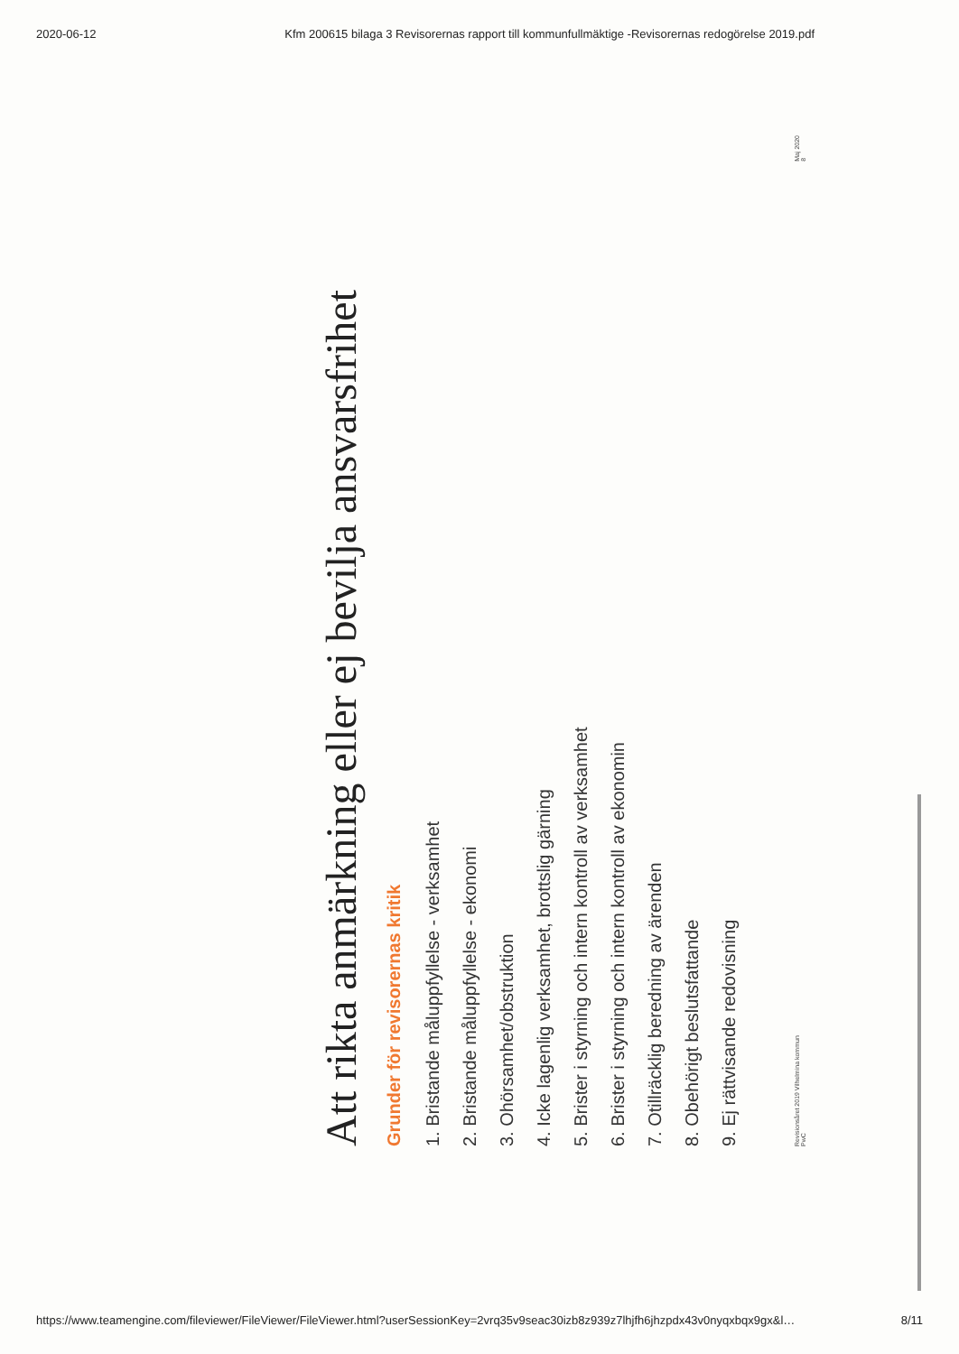2020-06-12 Kfm 200615 bilaga 3 Revisorernas rapport till kommunfullmäktige -Revisorernas redogörelse 2019.pdf
Att rikta anmärkning eller ej bevilja ansvarsfrihet
Grunder för revisorernas kritik
1. Bristande måluppfyllelse - verksamhet
2. Bristande måluppfyllelse - ekonomi
3. Ohörsamhet/obstruktion
4. Icke lagenlig verksamhet, brottslig gärning
5. Brister i styrning och intern kontroll av verksamhet
6. Brister i styrning och intern kontroll av ekonomin
7. Otillräcklig beredning av ärenden
8. Obehörigt beslutsfattande
9. Ej rättvisande redovisning
Revisionsåret 2019 Vilhelmina kommun
PwC Maj 2020
8
https://www.teamengine.com/fileviewer/FileViewer/FileViewer.html?userSessionKey=2vrq35v9seac30izb8z939z7lhjfh6jhzpdx43v0nyqxbqx9gx&l… 8/11